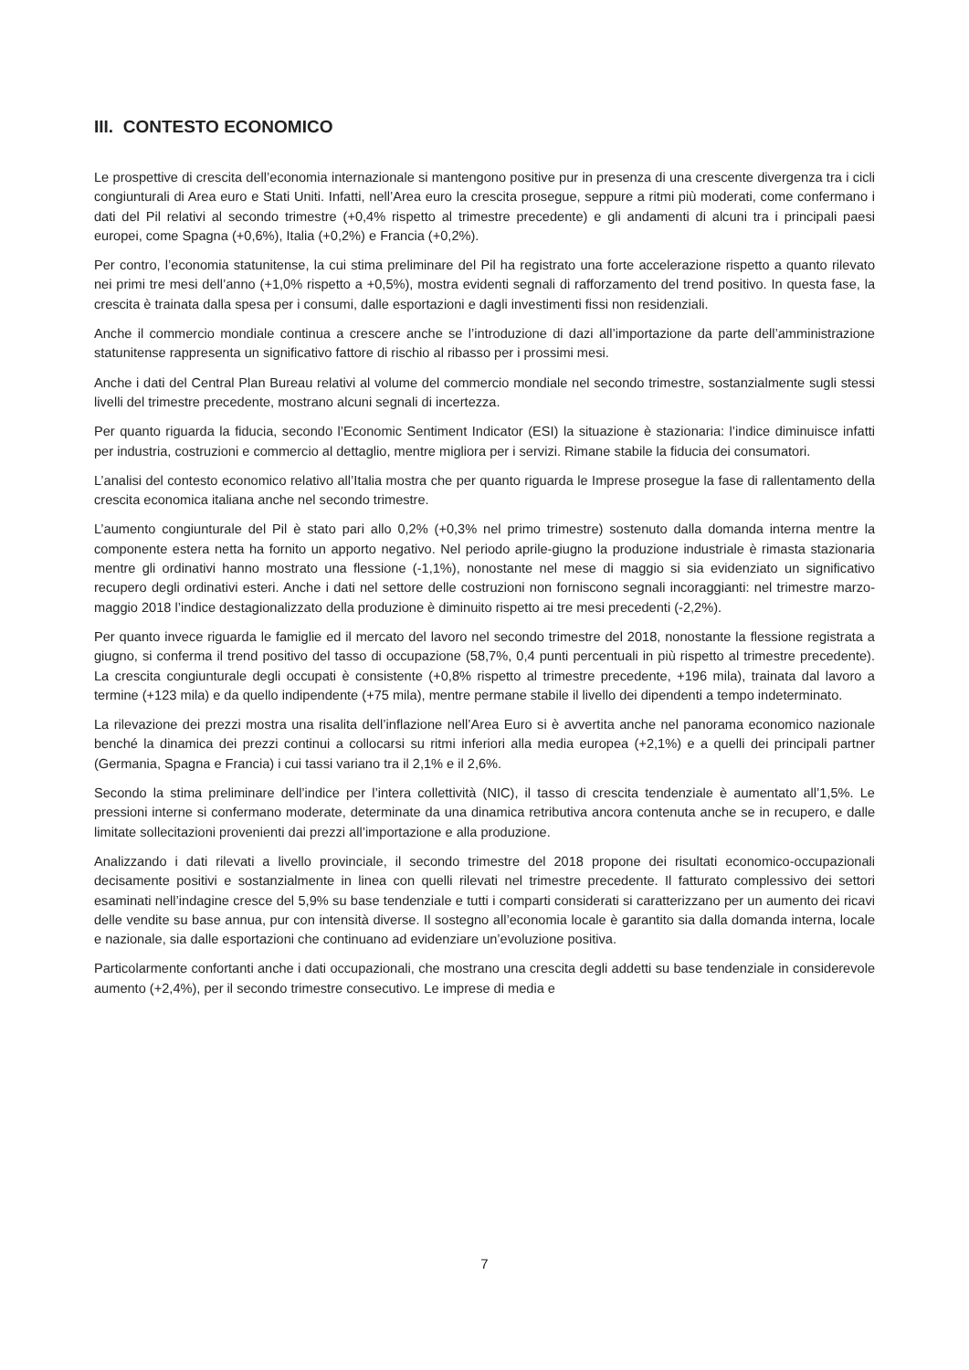III. CONTESTO ECONOMICO
Le prospettive di crescita dell’economia internazionale si mantengono positive pur in presenza di una crescente divergenza tra i cicli congiunturali di Area euro e Stati Uniti. Infatti, nell’Area euro la crescita prosegue, seppure a ritmi più moderati, come confermano i dati del Pil relativi al secondo trimestre (+0,4% rispetto al trimestre precedente) e gli andamenti di alcuni tra i principali paesi europei, come Spagna (+0,6%), Italia (+0,2%) e Francia (+0,2%).
Per contro, l’economia statunitense, la cui stima preliminare del Pil ha registrato una forte accelerazione rispetto a quanto rilevato nei primi tre mesi dell’anno (+1,0% rispetto a +0,5%), mostra evidenti segnali di rafforzamento del trend positivo. In questa fase, la crescita è trainata dalla spesa per i consumi, dalle esportazioni e dagli investimenti fissi non residenziali.
Anche il commercio mondiale continua a crescere anche se l’introduzione di dazi all’importazione da parte dell’amministrazione statunitense rappresenta un significativo fattore di rischio al ribasso per i prossimi mesi.
Anche i dati del Central Plan Bureau relativi al volume del commercio mondiale nel secondo trimestre, sostanzialmente sugli stessi livelli del trimestre precedente, mostrano alcuni segnali di incertezza.
Per quanto riguarda la fiducia, secondo l’Economic Sentiment Indicator (ESI) la situazione è stazionaria: l’indice diminuisce infatti per industria, costruzioni e commercio al dettaglio, mentre migliora per i servizi. Rimane stabile la fiducia dei consumatori.
L’analisi del contesto economico relativo all’Italia mostra che per quanto riguarda le Imprese prosegue la fase di rallentamento della crescita economica italiana anche nel secondo trimestre.
L’aumento congiunturale del Pil è stato pari allo 0,2% (+0,3% nel primo trimestre) sostenuto dalla domanda interna mentre la componente estera netta ha fornito un apporto negativo. Nel periodo aprile-giugno la produzione industriale è rimasta stazionaria mentre gli ordinativi hanno mostrato una flessione (-1,1%), nonostante nel mese di maggio si sia evidenziato un significativo recupero degli ordinativi esteri. Anche i dati nel settore delle costruzioni non forniscono segnali incoraggianti: nel trimestre marzo-maggio 2018 l’indice destagionalizzato della produzione è diminuito rispetto ai tre mesi precedenti (-2,2%).
Per quanto invece riguarda le famiglie ed il mercato del lavoro nel secondo trimestre del 2018, nonostante la flessione registrata a giugno, si conferma il trend positivo del tasso di occupazione (58,7%, 0,4 punti percentuali in più rispetto al trimestre precedente). La crescita congiunturale degli occupati è consistente (+0,8% rispetto al trimestre precedente, +196 mila), trainata dal lavoro a termine (+123 mila) e da quello indipendente (+75 mila), mentre permane stabile il livello dei dipendenti a tempo indeterminato.
La rilevazione dei prezzi mostra una risalita dell’inflazione nell’Area Euro si è avvertita anche nel panorama economico nazionale benché la dinamica dei prezzi continui a collocarsi su ritmi inferiori alla media europea (+2,1%) e a quelli dei principali partner (Germania, Spagna e Francia) i cui tassi variano tra il 2,1% e il 2,6%.
Secondo la stima preliminare dell’indice per l’intera collettività (NIC), il tasso di crescita tendenziale è aumentato all’1,5%. Le pressioni interne si confermano moderate, determinate da una dinamica retributiva ancora contenuta anche se in recupero, e dalle limitate sollecitazioni provenienti dai prezzi all’importazione e alla produzione.
Analizzando i dati rilevati a livello provinciale, il secondo trimestre del 2018 propone dei risultati economico-occupazionali decisamente positivi e sostanzialmente in linea con quelli rilevati nel trimestre precedente. Il fatturato complessivo dei settori esaminati nell’indagine cresce del 5,9% su base tendenziale e tutti i comparti considerati si caratterizzano per un aumento dei ricavi delle vendite su base annua, pur con intensità diverse. Il sostegno all’economia locale è garantito sia dalla domanda interna, locale e nazionale, sia dalle esportazioni che continuano ad evidenziare un’evoluzione positiva.
Particolarmente confortanti anche i dati occupazionali, che mostrano una crescita degli addetti su base tendenziale in considerevole aumento (+2,4%), per il secondo trimestre consecutivo. Le imprese di media e
7